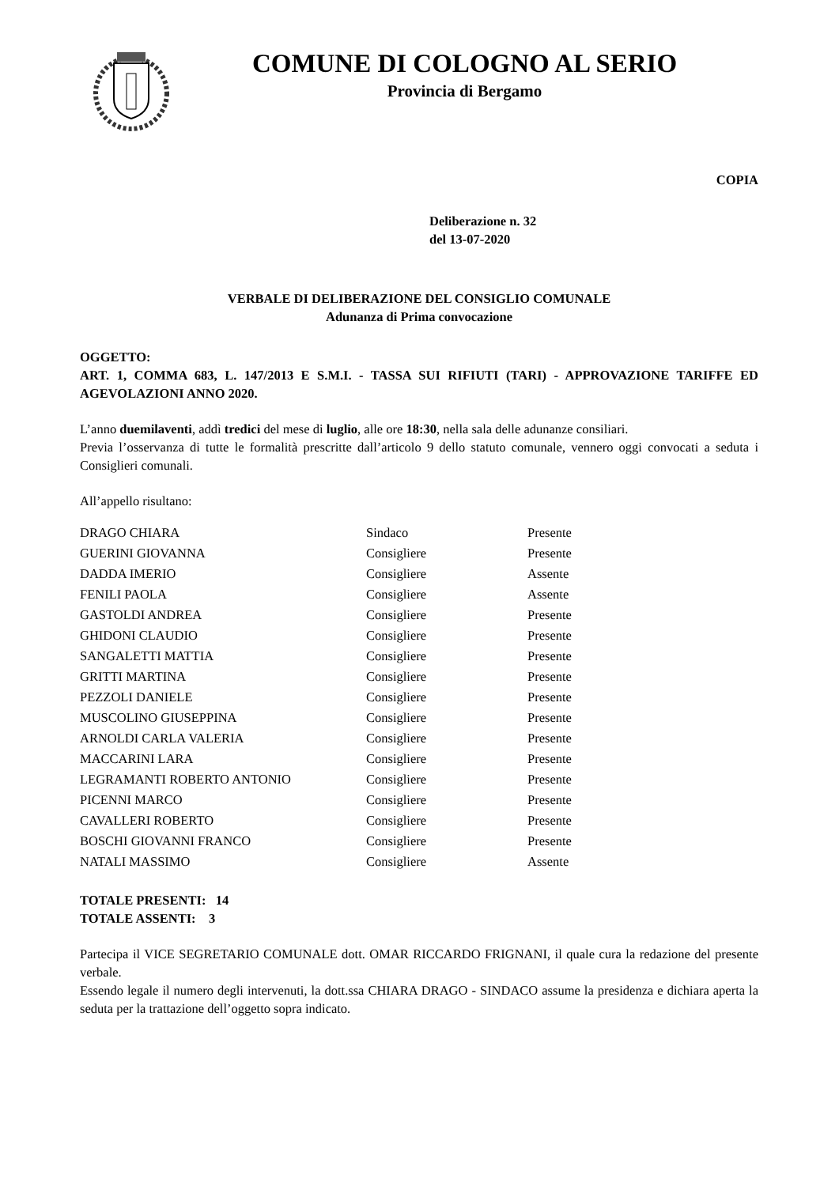COMUNE DI COLOGNO AL SERIO
Provincia di Bergamo
COPIA
Deliberazione n. 32
del 13-07-2020
VERBALE DI DELIBERAZIONE DEL CONSIGLIO COMUNALE
Adunanza di Prima convocazione
OGGETTO:
ART. 1, COMMA 683, L. 147/2013 E S.M.I. - TASSA SUI RIFIUTI (TARI) - APPROVAZIONE TARIFFE ED AGEVOLAZIONI ANNO 2020.
L’anno duemilaventi, addì tredici del mese di luglio, alle ore 18:30, nella sala delle adunanze consiliari.
Previa l’osservanza di tutte le formalità prescritte dall’articolo 9 dello statuto comunale, vennero oggi convocati a seduta i Consiglieri comunali.
All’appello risultano:
| DRAGO CHIARA | Sindaco | Presente |
| GUERINI GIOVANNA | Consigliere | Presente |
| DADDA IMERIO | Consigliere | Assente |
| FENILI PAOLA | Consigliere | Assente |
| GASTOLDI ANDREA | Consigliere | Presente |
| GHIDONI CLAUDIO | Consigliere | Presente |
| SANGALETTI MATTIA | Consigliere | Presente |
| GRITTI MARTINA | Consigliere | Presente |
| PEZZOLI DANIELE | Consigliere | Presente |
| MUSCOLINO GIUSEPPINA | Consigliere | Presente |
| ARNOLDI CARLA VALERIA | Consigliere | Presente |
| MACCARINI LARA | Consigliere | Presente |
| LEGRAMANTI ROBERTO ANTONIO | Consigliere | Presente |
| PICENNI MARCO | Consigliere | Presente |
| CAVALLERI ROBERTO | Consigliere | Presente |
| BOSCHI GIOVANNI FRANCO | Consigliere | Presente |
| NATALI MASSIMO | Consigliere | Assente |
TOTALE PRESENTI: 14
TOTALE ASSENTI: 3
Partecipa il VICE SEGRETARIO COMUNALE dott. OMAR RICCARDO FRIGNANI, il quale cura la redazione del presente verbale.
Essendo legale il numero degli intervenuti, la dott.ssa CHIARA DRAGO - SINDACO assume la presidenza e dichiara aperta la seduta per la trattazione dell’oggetto sopra indicato.